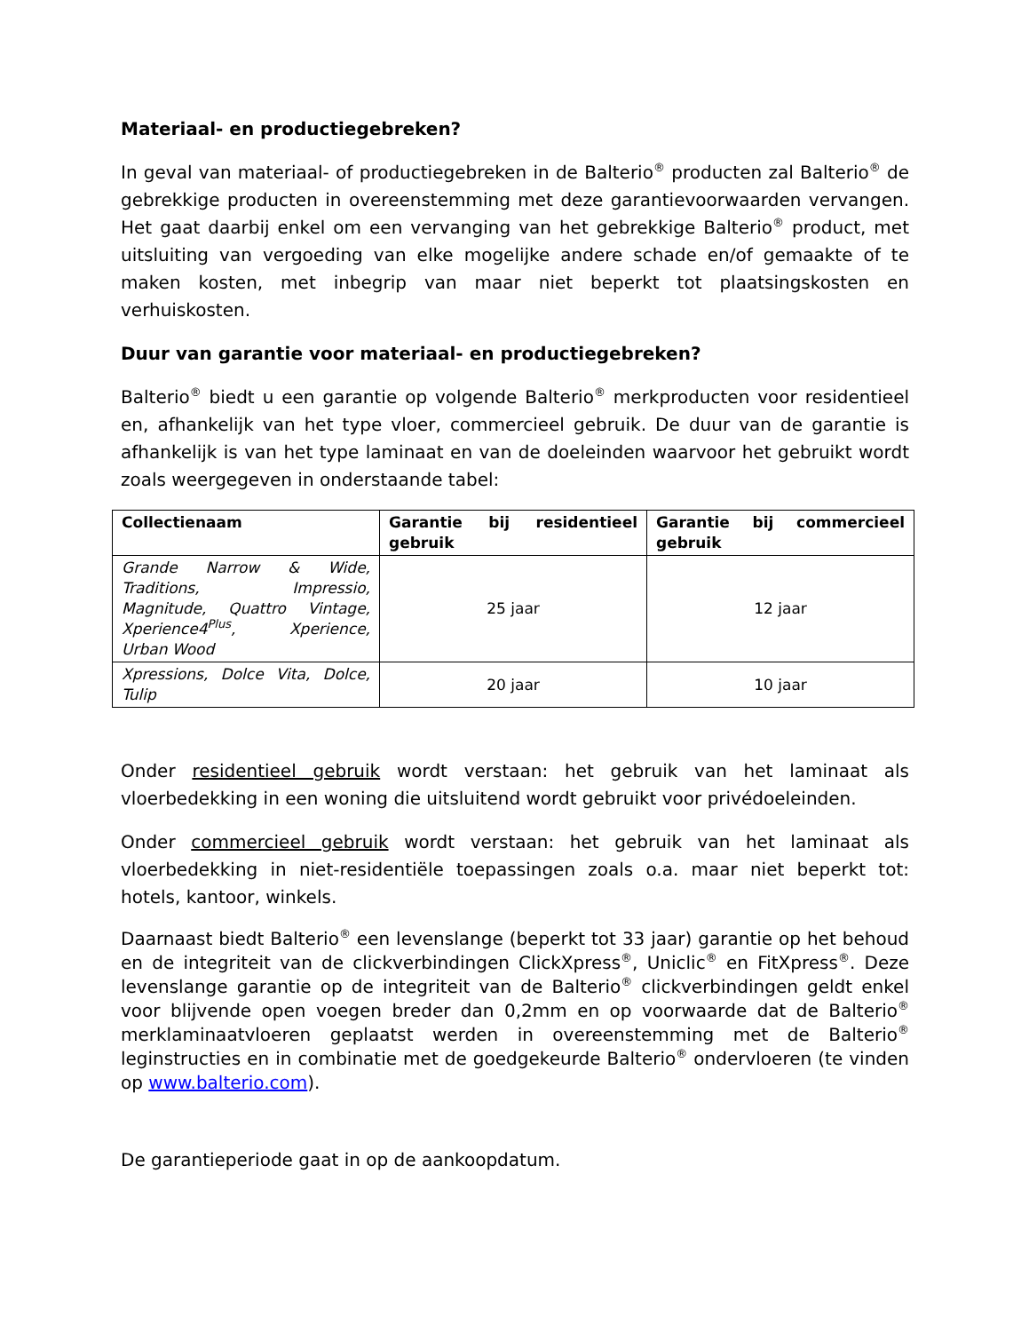Materiaal- en productiegebreken?
In geval van materiaal- of productiegebreken in de Balterio<sup>®</sup> producten zal Balterio<sup>®</sup> de gebrekkige producten in overeenstemming met deze garantievoorwaarden vervangen. Het gaat daarbij enkel om een vervanging van het gebrekkige Balterio<sup>®</sup> product, met uitsluiting van vergoeding van elke mogelijke andere schade en/of gemaakte of te maken kosten, met inbegrip van maar niet beperkt tot plaatsingskosten en verhuiskosten.
Duur van garantie voor materiaal- en productiegebreken?
Balterio<sup>®</sup> biedt u een garantie op volgende Balterio<sup>®</sup> merkproducten voor residentieel en, afhankelijk van het type vloer, commercieel gebruik. De duur van de garantie is afhankelijk is van het type laminaat en van de doeleinden waarvoor het gebruikt wordt zoals weergegeven in onderstaande tabel:
| Collectienaam | Garantie bij residentieel gebruik | Garantie bij commercieel gebruik |
| --- | --- | --- |
| Grande Narrow & Wide, Traditions, Impressio, Magnitude, Quattro Vintage, Xperience4<sup>Plus</sup>, Xperience, Urban Wood | 25 jaar | 12 jaar |
| Xpressions, Dolce Vita, Dolce, Tulip | 20 jaar | 10 jaar |
Onder residentieel gebruik wordt verstaan: het gebruik van het laminaat als vloerbedekking in een woning die uitsluitend wordt gebruikt voor privédoeleinden.
Onder commercieel gebruik wordt verstaan: het gebruik van het laminaat als vloerbedekking in niet-residentiële toepassingen zoals o.a. maar niet beperkt tot: hotels, kantoor, winkels.
Daarnaast biedt Balterio<sup>®</sup> een levenslange (beperkt tot 33 jaar) garantie op het behoud en de integriteit van de clickverbindingen ClickXpress<sup>®</sup>, Uniclic<sup>®</sup> en FitXpress<sup>®</sup>. Deze levenslange garantie op de integriteit van de Balterio<sup>®</sup> clickverbindingen geldt enkel voor blijvende open voegen breder dan 0,2mm en op voorwaarde dat de Balterio<sup>®</sup> merklaminaatvloeren geplaatst werden in overeenstemming met de Balterio<sup>®</sup> leginstructies en in combinatie met de goedgekeurde Balterio<sup>®</sup> ondervloeren (te vinden op www.balterio.com).
De garantieperiode gaat in op de aankoopdatum.